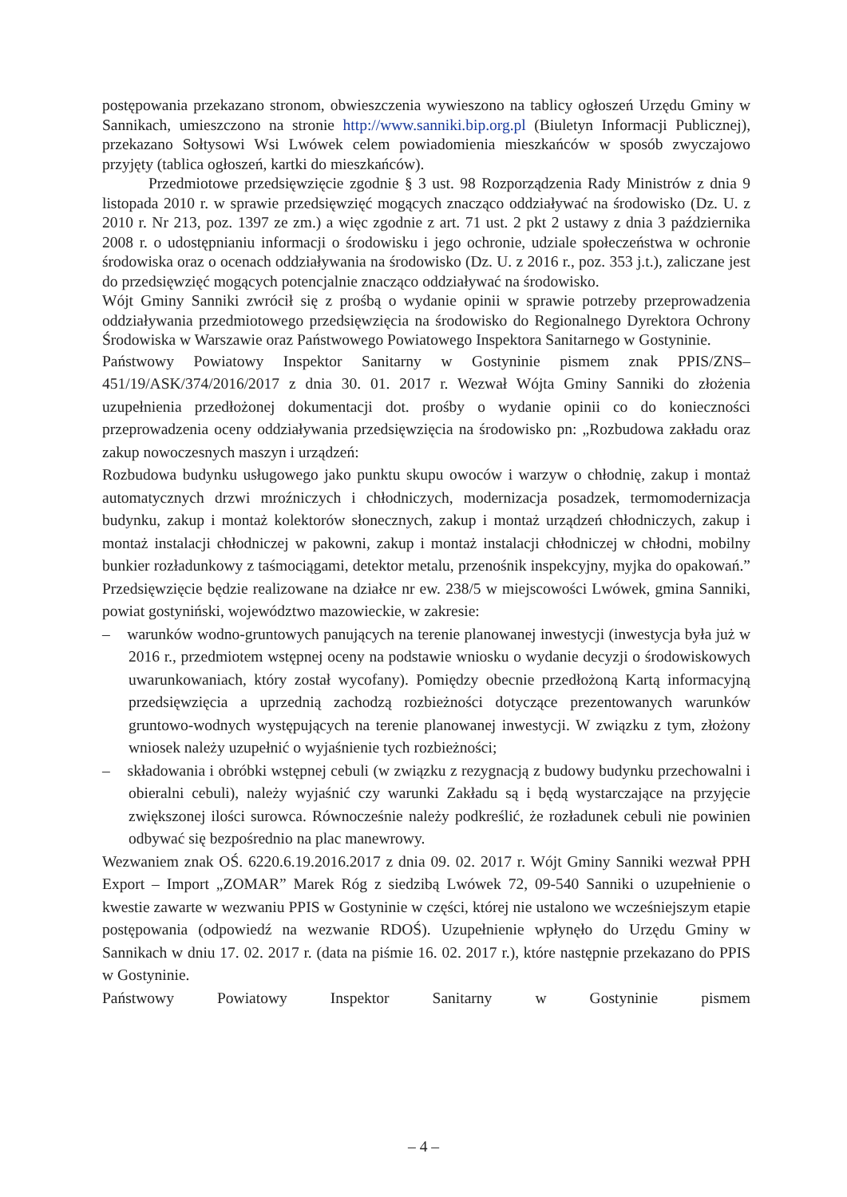postępowania przekazano stronom, obwieszczenia wywieszono na tablicy ogłoszeń Urzędu Gminy w Sannikach, umieszczono na stronie http://www.sanniki.bip.org.pl (Biuletyn Informacji Publicznej), przekazano Sołtysowi Wsi Lwówek celem powiadomienia mieszkańców w sposób zwyczajowo przyjęty (tablica ogłoszeń, kartki do mieszkańców).
Przedmiotowe przedsięwzięcie zgodnie § 3 ust. 98 Rozporządzenia Rady Ministrów z dnia 9 listopada 2010 r. w sprawie przedsięwzięć mogących znacząco oddziaływać na środowisko (Dz. U. z 2010 r. Nr 213, poz. 1397 ze zm.) a więc zgodnie z art. 71 ust. 2 pkt 2 ustawy z dnia 3 października 2008 r. o udostępnianiu informacji o środowisku i jego ochronie, udziale społeczeństwa w ochronie środowiska oraz o ocenach oddziaływania na środowisko (Dz. U. z 2016 r., poz. 353 j.t.), zaliczane jest do przedsięwzięć mogących potencjalnie znacząco oddziaływać na środowisko.
Wójt Gminy Sanniki zwrócił się z prośbą o wydanie opinii w sprawie potrzeby przeprowadzenia oddziaływania przedmiotowego przedsięwzięcia na środowisko do Regionalnego Dyrektora Ochrony Środowiska w Warszawie oraz Państwowego Powiatowego Inspektora Sanitarnego w Gostyninie.
Państwowy Powiatowy Inspektor Sanitarny w Gostyninie pismem znak PPIS/ZNS–451/19/ASK/374/2016/2017 z dnia 30. 01. 2017 r. Wezwał Wójta Gminy Sanniki do złożenia uzupełnienia przedłożonej dokumentacji dot. prośby o wydanie opinii co do konieczności przeprowadzenia oceny oddziaływania przedsięwzięcia na środowisko pn: „Rozbudowa zakładu oraz zakup nowoczesnych maszyn i urządzeń:
Rozbudowa budynku usługowego jako punktu skupu owoców i warzyw o chłodnię, zakup i montaż automatycznych drzwi mroźniczych i chłodniczych, modernizacja posadzek, termomodernizacja budynku, zakup i montaż kolektorów słonecznych, zakup i montaż urządzeń chłodniczych, zakup i montaż instalacji chłodniczej w pakowni, zakup i montaż instalacji chłodniczej w chłodni, mobilny bunkier rozładunkowy z taśmociągami, detektor metalu, przenośnik inspekcyjny, myjka do opakowań.” Przedsięwzięcie będzie realizowane na działce nr ew. 238/5 w miejscowości Lwówek, gmina Sanniki, powiat gostyniński, województwo mazowieckie, w zakresie:
– warunków wodno-gruntowych panujących na terenie planowanej inwestycji (inwestycja była już w 2016 r., przedmiotem wstępnej oceny na podstawie wniosku o wydanie decyzji o środowiskowych uwarunkowaniach, który został wycofany). Pomiędzy obecnie przedłożoną Kartą informacyjną przedsięwzięcia a uprzednią zachodzą rozbieżności dotyczące prezentowanych warunków gruntowo-wodnych występujących na terenie planowanej inwestycji. W związku z tym, złożony wniosek należy uzupełnić o wyjaśnienie tych rozbieżności;
– składowania i obróbki wstępnej cebuli (w związku z rezygnacją z budowy budynku przechowalni i obieralni cebuli), należy wyjaśnić czy warunki Zakładu są i będą wystarczające na przyjęcie zwiększonej ilości surowca. Równocześnie należy podkreślić, że rozładunek cebuli nie powinien odbywać się bezpośrednio na plac manewrowy.
Wezwaniem znak OŚ. 6220.6.19.2016.2017 z dnia 09. 02. 2017 r. Wójt Gminy Sanniki wezwał PPH Export – Import „ZOMAR” Marek Róg z siedzibą Lwówek 72, 09-540 Sanniki o uzupełnienie o kwestie zawarte w wezwaniu PPIS w Gostyninie w części, której nie ustalono we wcześniejszym etapie postępowania (odpowiedź na wezwanie RDOŚ). Uzupełnienie wpłynęło do Urzędu Gminy w Sannikach w dniu 17. 02. 2017 r. (data na piśmie 16. 02. 2017 r.), które następnie przekazano do PPIS w Gostyninie.
Państwowy Powiatowy Inspektor Sanitarny w Gostyninie pismem
– 4 –